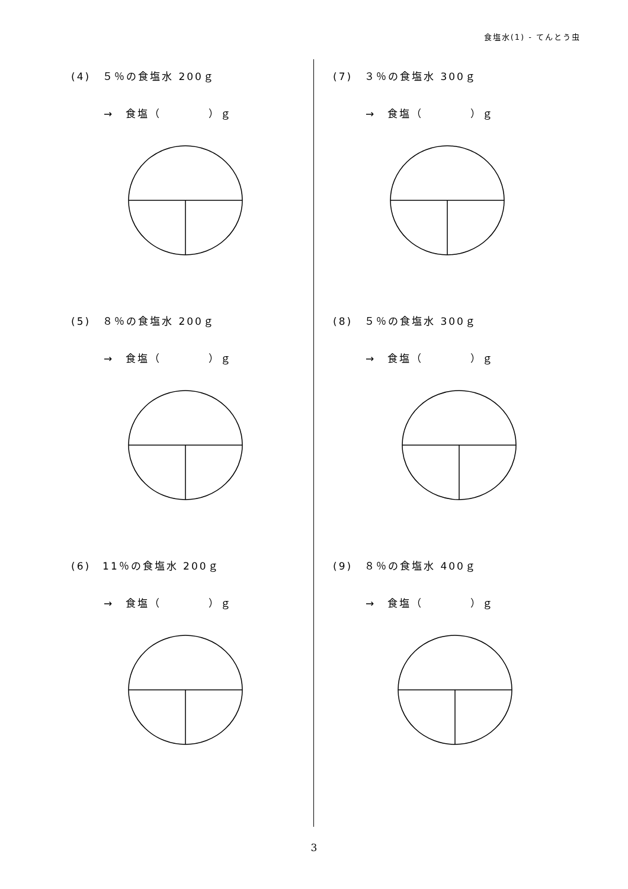食塩水(1) - てんとう虫
(4)　５％の食塩水 200ｇ
→　食塩（　　　　）ｇ
(5)　８％の食塩水 200ｇ
→　食塩（　　　　）ｇ
(6)　11％の食塩水 200ｇ
→　食塩（　　　　）ｇ
(7)　３％の食塩水 300ｇ
→　食塩（　　　　）ｇ
(8)　５％の食塩水 300ｇ
→　食塩（　　　　）ｇ
(9)　８％の食塩水 400ｇ
→　食塩（　　　　）ｇ
3